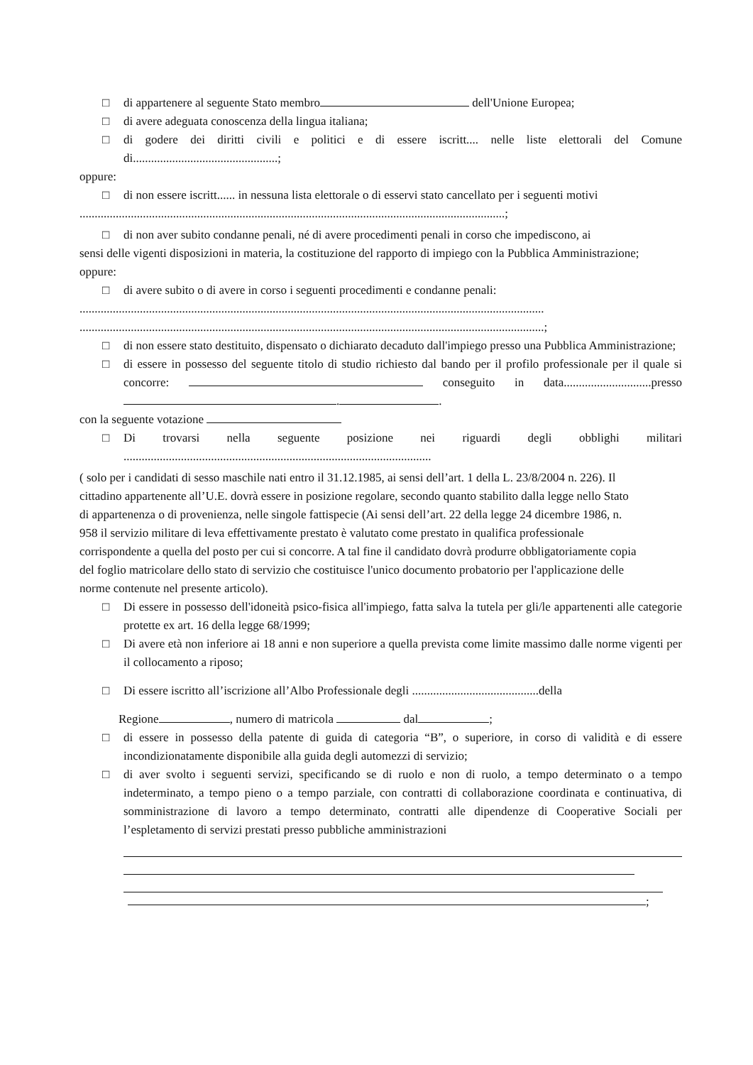□ di appartenere al seguente Stato membro dell'Unione Europea;
□ di avere adeguata conoscenza della lingua italiana;
□ di godere dei diritti civili e politici e di essere iscritt.... nelle liste elettorali del Comune di................................................;
oppure:
□ di non essere iscritt...... in nessuna lista elettorale o di esservi stato cancellato per i seguenti motivi
.............................................................................................................................................;
□ di non aver subito condanne penali, né di avere procedimenti penali in corso che impediscono, ai
sensi delle vigenti disposizioni in materia, la costituzione del rapporto di impiego con la Pubblica Amministrazione;
oppure:
□ di avere subito o di avere in corso i seguenti procedimenti e condanne penali:
..........................................................................................................................................................
..........................................................................................................................................................;
□ di non essere stato destituito, dispensato o dichiarato decaduto dall'impiego presso una Pubblica Amministrazione;
□ di essere in possesso del seguente titolo di studio richiesto dal bando per il profilo professionale per il quale si concorre: conseguito in data.............................presso . .
con la seguente votazione
□ Di trovarsi nella seguente posizione nei riguardi degli obblighi militari ......................................................................................................
( solo per i candidati di sesso maschile nati entro il 31.12.1985, ai sensi dell’art. 1 della L. 23/8/2004 n. 226). Il cittadino appartenente all’U.E. dovrà essere in posizione regolare, secondo quanto stabilito dalla legge nello Stato di appartenenza o di provenienza, nelle singole fattispecie (Ai sensi dell’art. 22 della legge 24 dicembre 1986, n. 958 il servizio militare di leva effettivamente prestato è valutato come prestato in qualifica professionale corrispondente a quella del posto per cui si concorre. A tal fine il candidato dovrà produrre obbligatoriamente copia del foglio matricolare dello stato di servizio che costituisce l'unico documento probatorio per l'applicazione delle norme contenute nel presente articolo).
□ Di essere in possesso dell'idoneità psico-fisica all'impiego, fatta salva la tutela per gli/le appartenenti alle categorie protette ex art. 16 della legge 68/1999;
□ Di avere età non inferiore ai 18 anni e non superiore a quella prevista come limite massimo dalle norme vigenti per il collocamento a riposo;
□ Di essere iscritto all’iscrizione all’Albo Professionale degli ..........................................della
Regione , numero di matricola dal ;
□ di essere in possesso della patente di guida di categoria “B”, o superiore, in corso di validità e di essere incondizionatamente disponibile alla guida degli automezzi di servizio;
□ di aver svolto i seguenti servizi, specificando se di ruolo e non di ruolo, a tempo determinato o a tempo indeterminato, a tempo pieno o a tempo parziale, con contratti di collaborazione coordinata e continuativa, di somministrazione di lavoro a tempo determinato, contratti alle dipendenze di Cooperative Sociali per l’espletamento di servizi prestati presso pubbliche amministrazioni
;